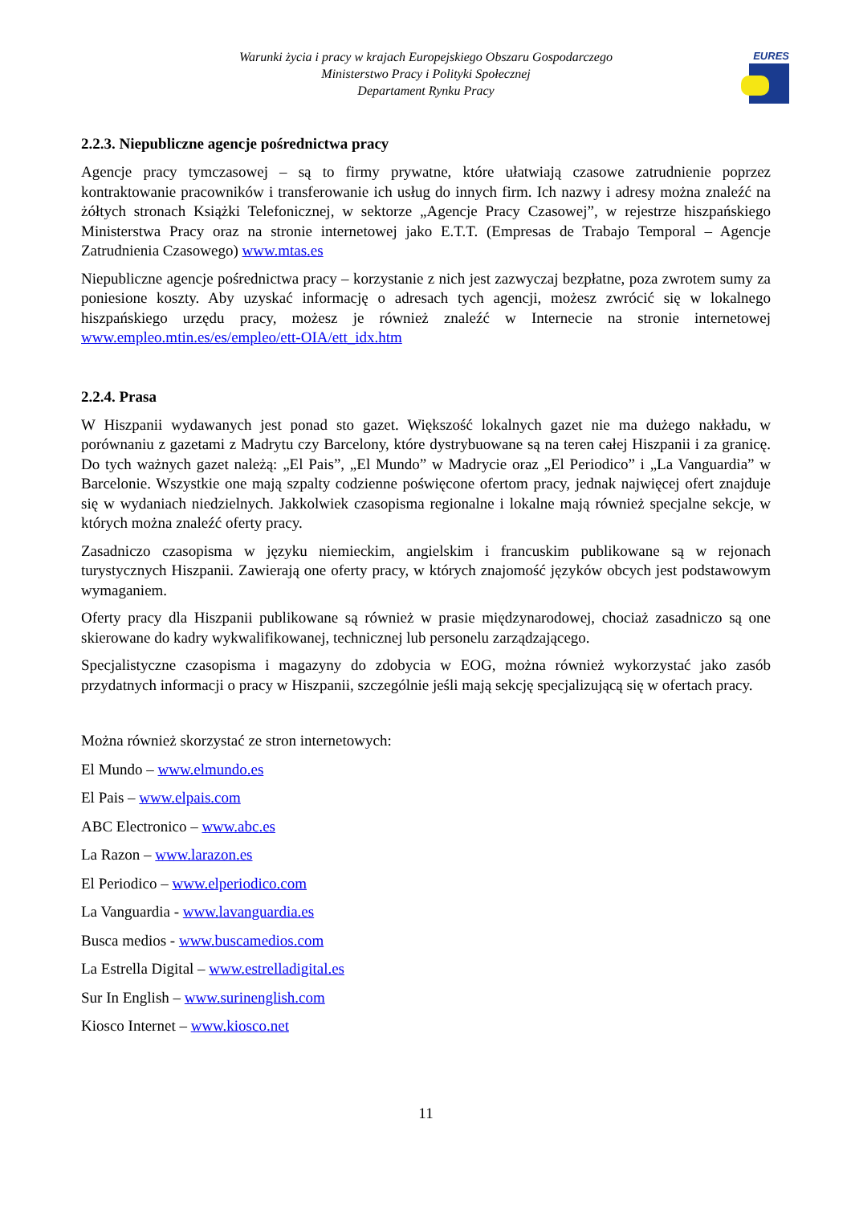EURES
Warunki życia i pracy w krajach Europejskiego Obszaru Gospodarczego
Ministerstwo Pracy i Polityki Społecznej
Departament Rynku Pracy
2.2.3. Niepubliczne agencje pośrednictwa pracy
Agencje pracy tymczasowej – są to firmy prywatne, które ułatwiają czasowe zatrudnienie poprzez kontraktowanie pracowników i transferowanie ich usług do innych firm. Ich nazwy i adresy można znaleźć na żółtych stronach Książki Telefonicznej, w sektorze „Agencje Pracy Czasowej”, w rejestrze hiszpańskiego Ministerstwa Pracy oraz na stronie internetowej jako E.T.T. (Empresas de Trabajo Temporal – Agencje Zatrudnienia Czasowego) www.mtas.es
Niepubliczne agencje pośrednictwa pracy – korzystanie z nich jest zazwyczaj bezpłatne, poza zwrotem sumy za poniesione koszty. Aby uzyskać informację o adresach tych agencji, możesz zwrócić się w lokalnego hiszpańskiego urzędu pracy, możesz je również znaleźć w Internecie na stronie internetowej www.empleo.mtin.es/es/empleo/ett-OIA/ett_idx.htm
2.2.4. Prasa
W Hiszpanii wydawanych jest ponad sto gazet. Większość lokalnych gazet nie ma dużego nakładu, w porównaniu z gazetami z Madrytu czy Barcelony, które dystrybuowane są na teren całej Hiszpanii i za granicę. Do tych ważnych gazet należą: „El Pais”, „El Mundo” w Madrycie oraz „El Periodico” i „La Vanguardia” w Barcelonie. Wszystkie one mają szpalty codzienne poświęcone ofertom pracy, jednak najwięcej ofert znajduje się w wydaniach niedzielnych. Jakkolwiek czasopisma regionalne i lokalne mają również specjalne sekcje, w których można znaleźć oferty pracy.
Zasadniczo czasopisma w języku niemieckim, angielskim i francuskim publikowane są w rejonach turystycznych Hiszpanii. Zawierają one oferty pracy, w których znajomość języków obcych jest podstawowym wymaganiem.
Oferty pracy dla Hiszpanii publikowane są również w prasie międzynarodowej, chociaż zasadniczo są one skierowane do kadry wykwalifikowanej, technicznej lub personelu zarządzającego.
Specjalistyczne czasopisma i magazyny do zdobycia w EOG, można również wykorzystać jako zasób przydatnych informacji o pracy w Hiszpanii, szczególnie jeśli mają sekcję specjalizującą się w ofertach pracy.
Można również skorzystać ze stron internetowych:
El Mundo – www.elmundo.es
El Pais – www.elpais.com
ABC Electronico – www.abc.es
La Razon – www.larazon.es
El Periodico – www.elperiodico.com
La Vanguardia - www.lavanguardia.es
Busca medios - www.buscamedios.com
La Estrella Digital – www.estrelladigital.es
Sur In English – www.surinenglish.com
Kiosco Internet – www.kiosco.net
11